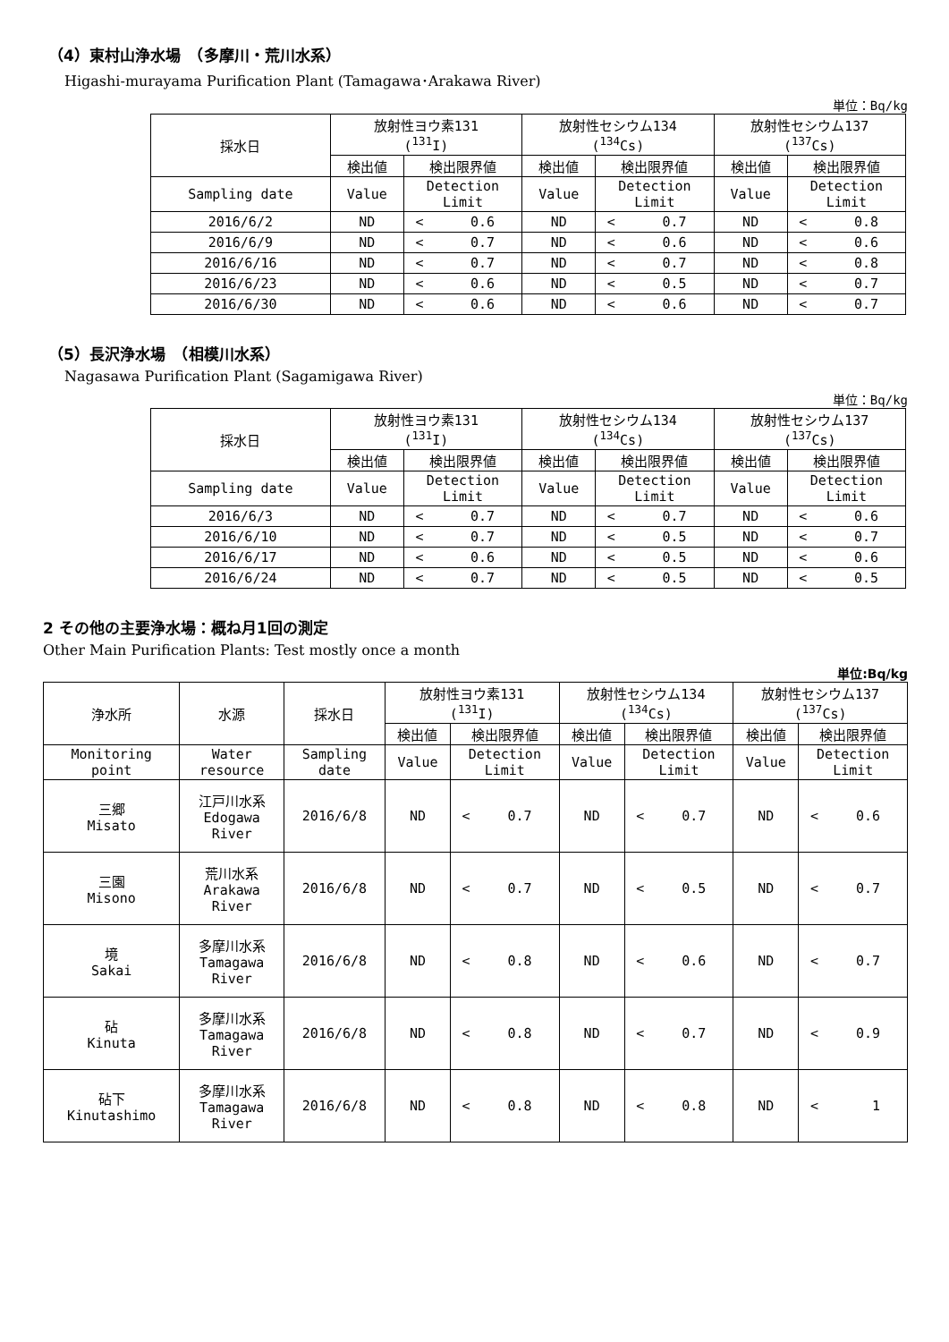（4）東村山浄水場　（多摩川・荒川水系）
Higashi-murayama Purification Plant (Tamagawa･Arakawa River)
単位：Bq/kg
| 採水日 | 放射性ヨウ素131 (<sup>131</sup>I) | | | 放射性セシウム134 (<sup>134</sup>Cs) | | | 放射性セシウム137 (<sup>137</sup>Cs) | | |
| --- | --- | --- | --- | --- | --- | --- | --- | --- | --- |
| | 検出値 | 検出限界値 | | 検出値 | 検出限界値 | | 検出値 | 検出限界値 | |
| Sampling date | Value | Detection Limit | | Value | Detection Limit | | Value | Detection Limit | |
| 2016/6/2 | ND | < | 0.6 | ND | < | 0.7 | ND | < | 0.8 |
| 2016/6/9 | ND | < | 0.7 | ND | < | 0.6 | ND | < | 0.6 |
| 2016/6/16 | ND | < | 0.7 | ND | < | 0.7 | ND | < | 0.8 |
| 2016/6/23 | ND | < | 0.6 | ND | < | 0.5 | ND | < | 0.7 |
| 2016/6/30 | ND | < | 0.6 | ND | < | 0.6 | ND | < | 0.7 |
（5）長沢浄水場　（相模川水系）
Nagasawa Purification Plant (Sagamigawa River)
単位：Bq/kg
| 採水日 | 放射性ヨウ素131 (<sup>131</sup>I) | | | 放射性セシウム134 (<sup>134</sup>Cs) | | | 放射性セシウム137 (<sup>137</sup>Cs) | | |
| --- | --- | --- | --- | --- | --- | --- | --- | --- | --- |
| | 検出値 | 検出限界値 | | 検出値 | 検出限界値 | | 検出値 | 検出限界値 | |
| Sampling date | Value | Detection Limit | | Value | Detection Limit | | Value | Detection Limit | |
| 2016/6/3 | ND | < | 0.7 | ND | < | 0.7 | ND | < | 0.6 |
| 2016/6/10 | ND | < | 0.7 | ND | < | 0.5 | ND | < | 0.7 |
| 2016/6/17 | ND | < | 0.6 | ND | < | 0.5 | ND | < | 0.6 |
| 2016/6/24 | ND | < | 0.7 | ND | < | 0.5 | ND | < | 0.5 |
2 その他の主要浄水場：概ね月1回の測定
Other Main Purification Plants: Test mostly once a month
単位:Bq/kg
| 浄水所 | 水源 | 採水日 | 放射性ヨウ素131 (<sup>131</sup>I) | | | 放射性セシウム134 (<sup>134</sup>Cs) | | | 放射性セシウム137 (<sup>137</sup>Cs) | | |
| --- | --- | --- | --- | --- | --- | --- | --- | --- | --- | --- | --- |
| | | | 検出値 | 検出限界値 | | 検出値 | 検出限界値 | | 検出値 | 検出限界値 | |
| Monitoring point | Water resource | Sampling date | Value | Detection Limit | | Value | Detection Limit | | Value | Detection Limit | |
| 三郷 Misato | 江戸川水系 Edogawa River | 2016/6/8 | ND | < | 0.7 | ND | < | 0.7 | ND | < | 0.6 |
| 三園 Misono | 荒川水系 Arakawa River | 2016/6/8 | ND | < | 0.7 | ND | < | 0.5 | ND | < | 0.7 |
| 境 Sakai | 多摩川水系 Tamagawa River | 2016/6/8 | ND | < | 0.8 | ND | < | 0.6 | ND | < | 0.7 |
| 砧 Kinuta | 多摩川水系 Tamagawa River | 2016/6/8 | ND | < | 0.8 | ND | < | 0.7 | ND | < | 0.9 |
| 砧下 Kinutashimo | 多摩川水系 Tamagawa River | 2016/6/8 | ND | < | 0.8 | ND | < | 0.8 | ND | < | 1 |